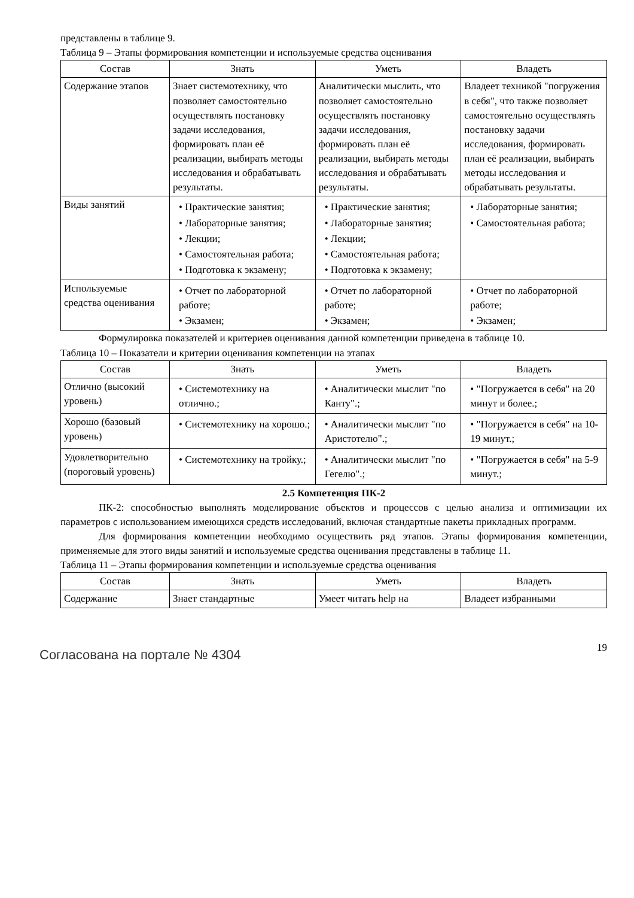представлены в таблице 9.
Таблица 9 – Этапы формирования компетенции и используемые средства оценивания
| Состав | Знать | Уметь | Владеть |
| --- | --- | --- | --- |
| Содержание этапов | Знает системотехнику, что позволяет самостоятельно осуществлять постановку задачи исследования, формировать план её реализации, выбирать методы исследования и обрабатывать результаты. | Аналитически мыслить, что позволяет самостоятельно осуществлять постановку задачи исследования, формировать план её реализации, выбирать методы исследования и обрабатывать результаты. | Владеет техникой "погружения в себя", что также позволяет самостоятельно осуществлять постановку задачи исследования, формировать план её реализации, выбирать методы исследования и обрабатывать результаты. |
| Виды занятий | • Практические занятия; • Лабораторные занятия; • Лекции; • Самостоятельная работа; • Подготовка к экзамену; | • Практические занятия; • Лабораторные занятия; • Лекции; • Самостоятельная работа; • Подготовка к экзамену; | • Лабораторные занятия; • Самостоятельная работа; |
| Используемые средства оценивания | • Отчет по лабораторной работе; • Экзамен; | • Отчет по лабораторной работе; • Экзамен; | • Отчет по лабораторной работе; • Экзамен; |
Формулировка показателей и критериев оценивания данной компетенции приведена в таблице 10.
Таблица 10 – Показатели и критерии оценивания компетенции на этапах
| Состав | Знать | Уметь | Владеть |
| --- | --- | --- | --- |
| Отлично (высокий уровень) | • Системотехнику на отлично.; | • Аналитически мыслит "по Канту".; | • "Погружается в себя" на 20 минут и более.; |
| Хорошо (базовый уровень) | • Системотехнику на хорошо.; | • Аналитически мыслит "по Аристотелю".; | • "Погружается в себя" на 10-19 минут.; |
| Удовлетворительно (пороговый уровень) | • Системотехнику на тройку.; | • Аналитически мыслит "по Гегелю".; | • "Погружается в себя" на 5-9 минут.; |
2.5 Компетенция ПК-2
ПК-2: способностью выполнять моделирование объектов и процессов с целью анализа и оптимизации их параметров с использованием имеющихся средств исследований, включая стандартные пакеты прикладных программ.
Для формирования компетенции необходимо осуществить ряд этапов. Этапы формирования компетенции, применяемые для этого виды занятий и используемые средства оценивания представлены в таблице 11.
Таблица 11 – Этапы формирования компетенции и используемые средства оценивания
| Состав | Знать | Уметь | Владеть |
| --- | --- | --- | --- |
| Содержание | Знает стандартные | Умеет читать help на | Владеет избранными |
Согласована на портале № 4304 19